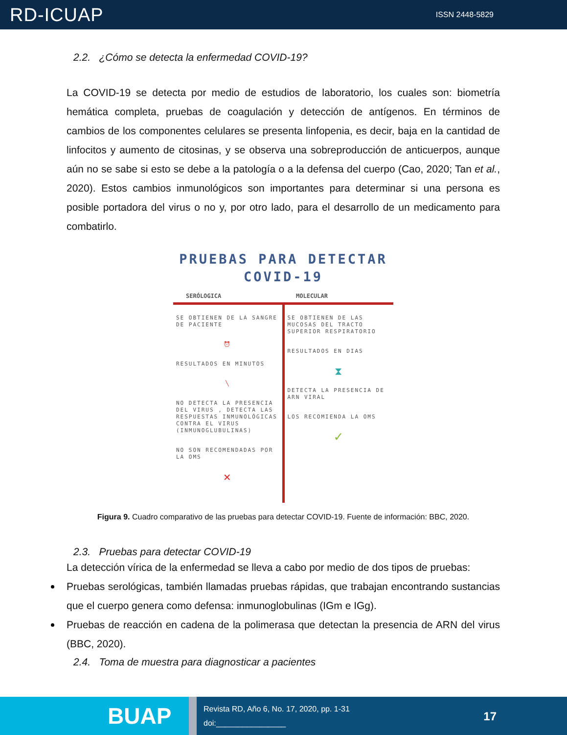RD-ICUAP ISSN 2448-5829
2.2. ¿Cómo se detecta la enfermedad COVID-19?
La COVID-19 se detecta por medio de estudios de laboratorio, los cuales son: biometría hemática completa, pruebas de coagulación y detección de antígenos. En términos de cambios de los componentes celulares se presenta linfopenia, es decir, baja en la cantidad de linfocitos y aumento de citosinas, y se observa una sobreproducción de anticuerpos, aunque aún no se sabe si esto se debe a la patología o a la defensa del cuerpo (Cao, 2020; Tan et al., 2020). Estos cambios inmunológicos son importantes para determinar si una persona es posible portadora del virus o no y, por otro lado, para el desarrollo de un medicamento para combatirlo.
PRUEBAS PARA DETECTAR
COVID-19
SERÓLOGICA MOLECULAR
SE OBTIENEN DE LA SANGRE DE PACIENTE
⏰
RESULTADOS EN MINUTOS
╲
NO DETECTA LA PRESENCIA DEL VIRUS , DETECTA LAS RESPUESTAS INMUNOLÓGICAS CONTRA EL VIRUS (INMUNOGLUBULINAS)
NO SON RECOMENDADAS POR LA OMS
✕
SE OBTIENEN DE LAS MUCOSAS DEL TRACTO SUPERIOR RESPIRATORIO
RESULTADOS EN DIAS
⧗
DETECTA LA PRESENCIA DE ARN VIRAL
LOS RECOMIENDA LA OMS
✓
Figura 9. Cuadro comparativo de las pruebas para detectar COVID-19. Fuente de información: BBC, 2020.
2.3. Pruebas para detectar COVID-19
La detección vírica de la enfermedad se lleva a cabo por medio de dos tipos de pruebas:
Pruebas serológicas, también llamadas pruebas rápidas, que trabajan encontrando sustancias que el cuerpo genera como defensa: inmunoglobulinas (IGm e IGg).
Pruebas de reacción en cadena de la polimerasa que detectan la presencia de ARN del virus (BBC, 2020).
2.4. Toma de muestra para diagnosticar a pacientes
BUAP
Revista RD, Año 6, No. 17, 2020, pp. 1-31
doi:________________
17